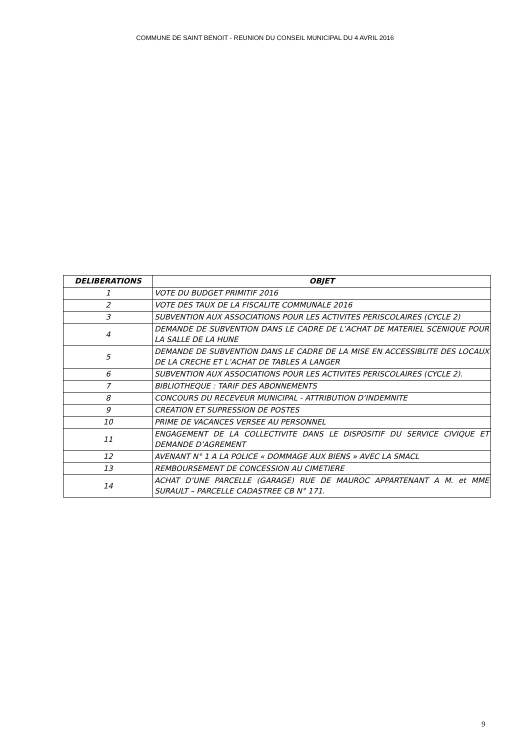COMMUNE DE SAINT BENOIT - REUNION DU CONSEIL MUNICIPAL DU 4 AVRIL 2016
| DELIBERATIONS | OBJET |
| --- | --- |
| 1 | VOTE DU BUDGET PRIMITIF 2016 |
| 2 | VOTE DES TAUX DE LA FISCALITE COMMUNALE 2016 |
| 3 | SUBVENTION AUX ASSOCIATIONS POUR LES ACTIVITES PERISCOLAIRES (CYCLE 2) |
| 4 | DEMANDE DE SUBVENTION DANS LE CADRE DE L’ACHAT DE MATERIEL SCENIQUE POUR LA SALLE DE LA HUNE |
| 5 | DEMANDE DE SUBVENTION DANS LE CADRE DE LA MISE EN ACCESSIBLITE DES LOCAUX DE LA CRECHE ET L’ACHAT DE TABLES A LANGER |
| 6 | SUBVENTION AUX ASSOCIATIONS POUR LES ACTIVITES PERISCOLAIRES (CYCLE 2). |
| 7 | BIBLIOTHEQUE : TARIF DES ABONNEMENTS |
| 8 | CONCOURS DU RECEVEUR MUNICIPAL - ATTRIBUTION D’INDEMNITE |
| 9 | CREATION ET SUPRESSION DE POSTES |
| 10 | PRIME DE VACANCES VERSEE AU PERSONNEL |
| 11 | ENGAGEMENT DE LA COLLECTIVITE DANS LE DISPOSITIF DU SERVICE CIVIQUE ET DEMANDE D’AGREMENT |
| 12 | AVENANT N° 1 A LA POLICE « DOMMAGE AUX BIENS » AVEC LA SMACL |
| 13 | REMBOURSEMENT DE CONCESSION AU CIMETIERE |
| 14 | ACHAT D’UNE PARCELLE (GARAGE) RUE DE MAUROC APPARTENANT A M. et MME SURAULT – PARCELLE CADASTREE CB N° 171. |
9